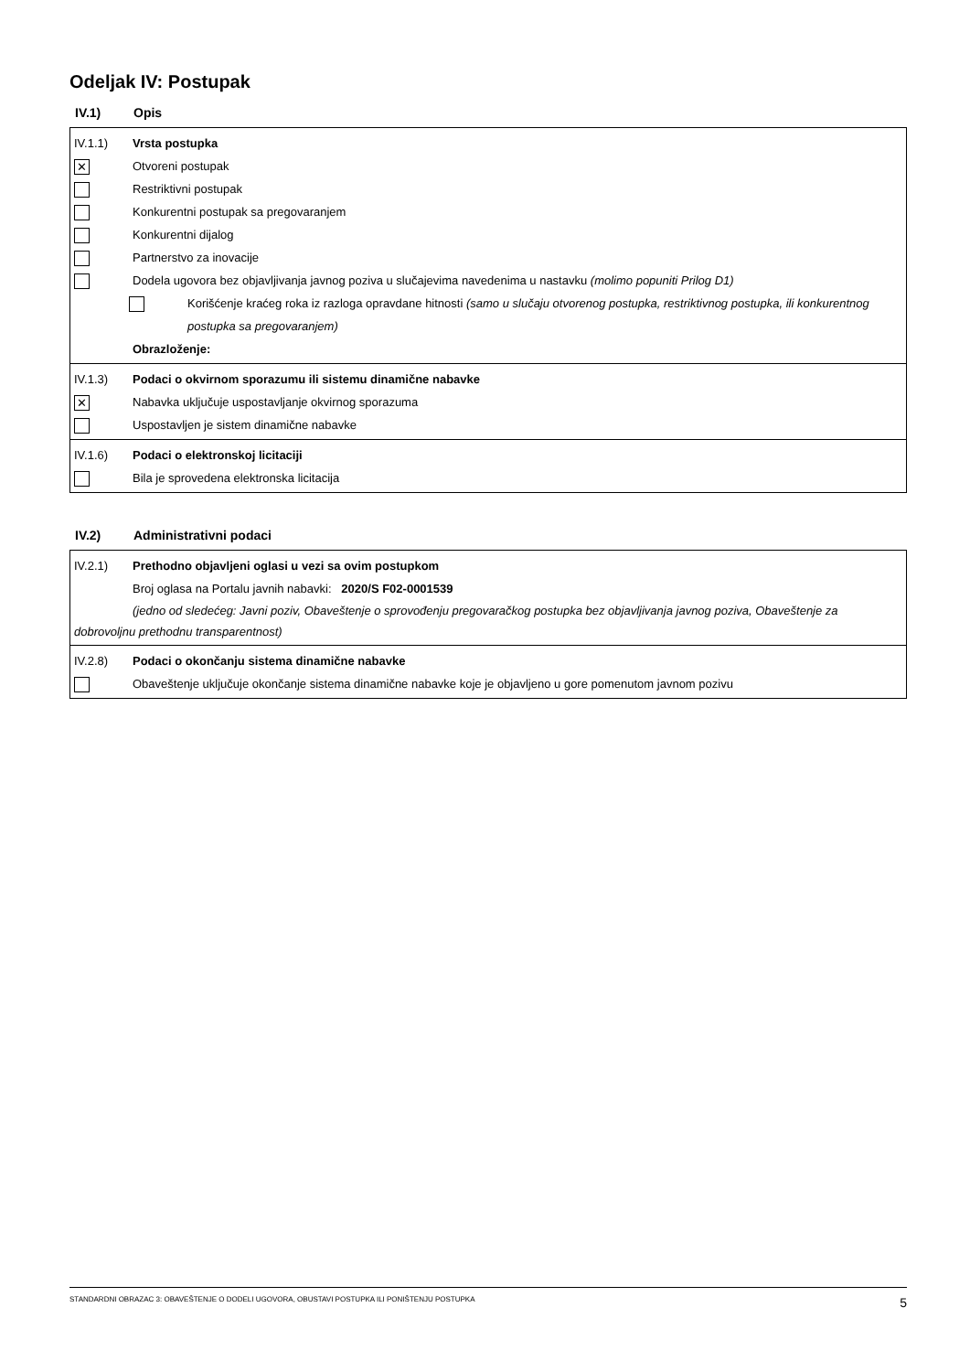Odeljak IV: Postupak
IV.1) Opis
IV.1.1) Vrsta postupka
✕
Otvoreni postupak
Restriktivni postupak
Konkurentni postupak sa pregovaranjem
Konkurentni dijalog
Partnerstvo za inovacije
Dodela ugovora bez objavljivanja javnog poziva u slučajevima navedenima u nastavku (molimo popuniti Prilog D1)
Korišćenje kraćeg roka iz razloga opravdane hitnosti (samo u slučaju otvorenog postupka, restriktivnog postupka, ili konkurentnog postupka sa pregovaranjem)
Obrazloženje:
IV.1.3) Podaci o okvirnom sporazumu ili sistemu dinamične nabavke
✕
Nabavka uključuje uspostavljanje okvirnog sporazuma
Uspostavljen je sistem dinamične nabavke
IV.1.6) Podaci o elektronskoj licitaciji
Bila je sprovedena elektronska licitacija
IV.2) Administrativni podaci
IV.2.1) Prethodno objavljeni oglasi u vezi sa ovim postupkom
Broj oglasa na Portalu javnih nabavki: 2020/S F02-0001539
(jedno od sledećeg: Javni poziv, Obaveštenje o sprovođenju pregovaračkog postupka bez objavljivanja javnog poziva, Obaveštenje za dobrovoljnu prethodnu transparentnost)
IV.2.8) Podaci o okončanju sistema dinamične nabavke
Obaveštenje uključuje okončanje sistema dinamične nabavke koje je objavljeno u gore pomenutom javnom pozivu
STANDARDNI OBRAZAC 3: OBAVEŠTENJE O DODELI UGOVORA, OBUSTAVI POSTUPKA ILI PONIŠTENJU POSTUPKA 5